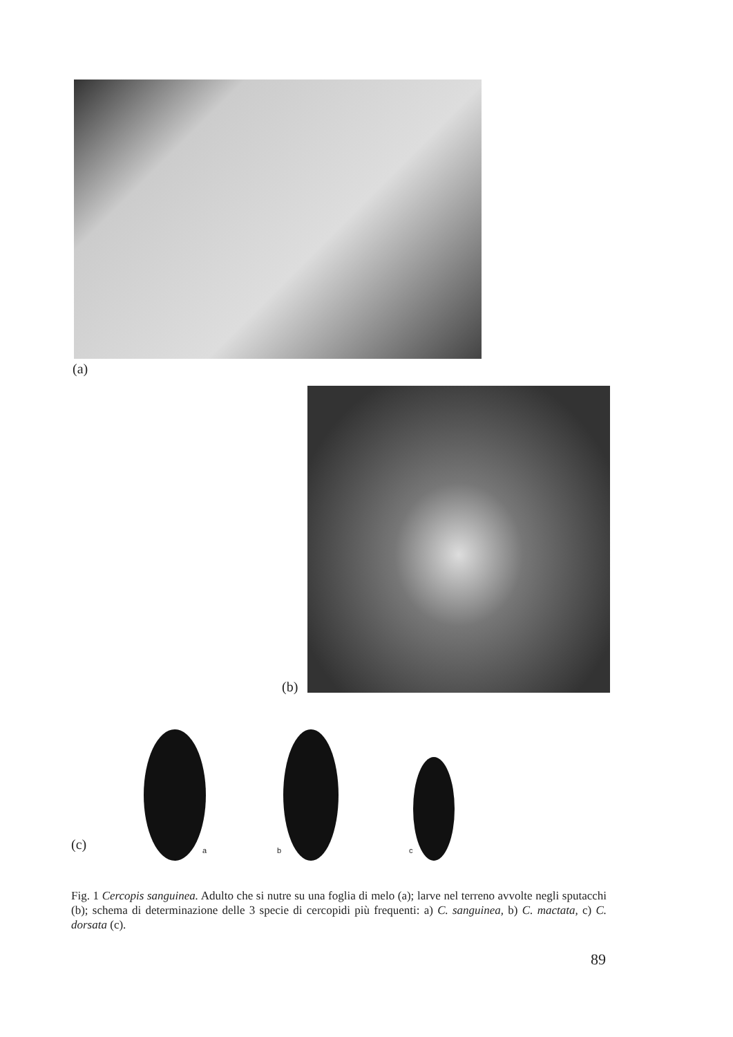(a)
(b)
a b c
(c)
Fig. 1 Cercopis sanguinea. Adulto che si nutre su una foglia di melo (a); larve nel terreno avvolte negli sputacchi (b); schema di determinazione delle 3 specie di cercopidi più frequenti: a) C. sanguinea, b) C. mactata, c) C. dorsata (c).
89